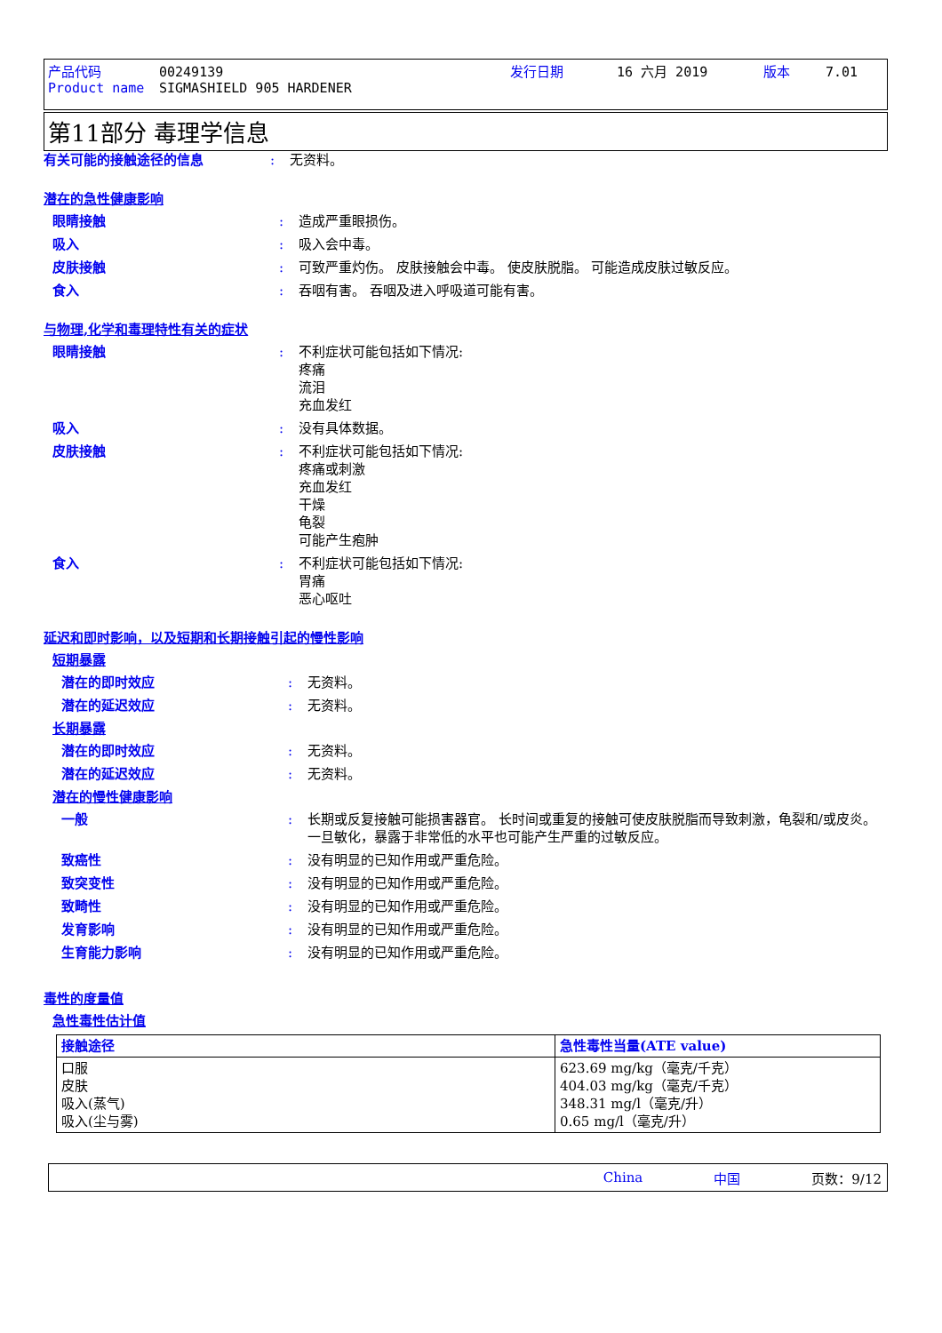产品代码 00249139 发行日期 16 六月 2019 版本 7.01
Product name SIGMASHIELD 905 HARDENER
第11部分 毒理学信息
有关可能的接触途径的信息 : 无资料。
潜在的急性健康影响
眼睛接触 : 造成严重眼损伤。
吸入 : 吸入会中毒。
皮肤接触 : 可致严重灼伤。 皮肤接触会中毒。 使皮肤脱脂。 可能造成皮肤过敏反应。
食入 : 吞咽有害。 吞咽及进入呼吸道可能有害。
与物理,化学和毒理特性有关的症状
眼睛接触 : 不利症状可能包括如下情况:
疼痛
流泪
充血发红
吸入 : 没有具体数据。
皮肤接触 : 不利症状可能包括如下情况:
疼痛或刺激
充血发红
干燥
龟裂
可能产生疱肿
食入 : 不利症状可能包括如下情况:
胃痛
恶心呕吐
延迟和即时影响，以及短期和长期接触引起的慢性影响
短期暴露
潜在的即时效应 : 无资料。
潜在的延迟效应 : 无资料。
长期暴露
潜在的即时效应 : 无资料。
潜在的延迟效应 : 无资料。
潜在的慢性健康影响
一般 : 长期或反复接触可能损害器官。 长时间或重复的接触可使皮肤脱脂而导致刺激，龟裂和/或皮炎。 一旦敏化，暴露于非常低的水平也可能产生严重的过敏反应。
致癌性 : 没有明显的已知作用或严重危险。
致突变性 : 没有明显的已知作用或严重危险。
致畸性 : 没有明显的已知作用或严重危险。
发育影响 : 没有明显的已知作用或严重危险。
生育能力影响 : 没有明显的已知作用或严重危险。
毒性的度量值
急性毒性估计值
| 接触途径 | 急性毒性当量(ATE value) |
| --- | --- |
| 口服 皮肤 吸入(蒸气) 吸入(尘与雾) | 623.69 mg/kg（毫克/千克） 404.03 mg/kg（毫克/千克） 348.31 mg/l（毫克/升） 0.65 mg/l（毫克/升） |
China 中国 页数：9/12